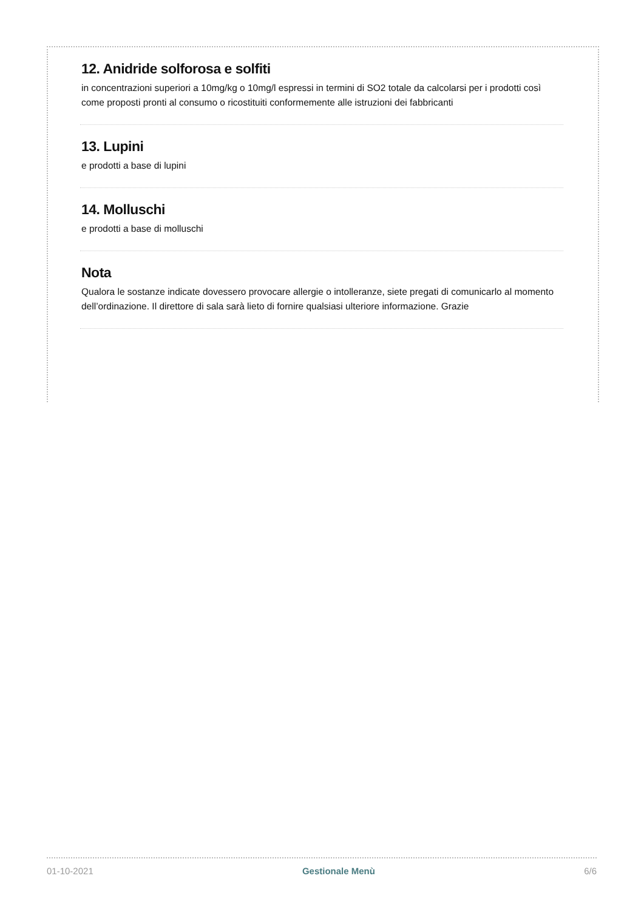12. Anidride solforosa e solfiti
in concentrazioni superiori a 10mg/kg o 10mg/l espressi in termini di SO2 totale da calcolarsi per i prodotti così come proposti pronti al consumo o ricostituiti conformemente alle istruzioni dei fabbricanti
13. Lupini
e prodotti a base di lupini
14. Molluschi
e prodotti a base di molluschi
Nota
Qualora le sostanze indicate dovessero provocare allergie o intolleranze, siete pregati di comunicarlo al momento dell’ordinazione. Il direttore di sala sarà lieto di fornire qualsiasi ulteriore informazione. Grazie
01-10-2021 Gestionale Menù 6/6